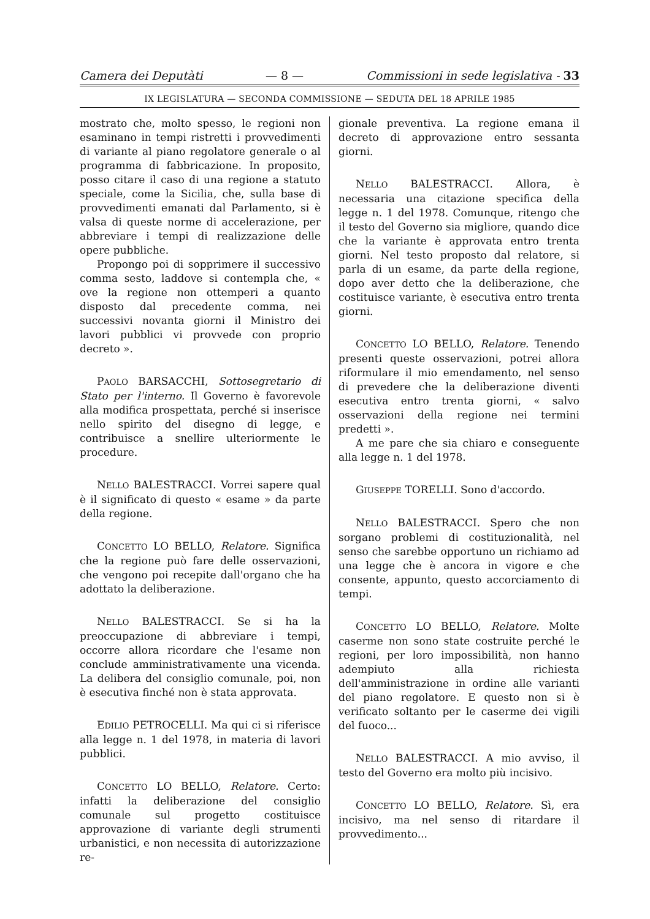Camera dei Deputàti — 8 — Commissioni in sede legislativa - 33
IX LEGISLATURA — SECONDA COMMISSIONE — SEDUTA DEL 18 APRILE 1985
mostrato che, molto spesso, le regioni non esaminano in tempi ristretti i provvedimenti di variante al piano regolatore generale o al programma di fabbricazione. In proposito, posso citare il caso di una regione a statuto speciale, come la Sicilia, che, sulla base di provvedimenti emanati dal Parlamento, si è valsa di queste norme di accelerazione, per abbreviare i tempi di realizzazione delle opere pubbliche.
Propongo poi di sopprimere il successivo comma sesto, laddove si contempla che, « ove la regione non ottemperi a quanto disposto dal precedente comma, nei successivi novanta giorni il Ministro dei lavori pubblici vi provvede con proprio decreto ».
PAOLO BARSACCHI, Sottosegretario di Stato per l'interno. Il Governo è favorevole alla modifica prospettata, perché si inserisce nello spirito del disegno di legge, e contribuisce a snellire ulteriormente le procedure.
NELLO BALESTRACCI. Vorrei sapere qual è il significato di questo « esame » da parte della regione.
CONCETTO LO BELLO, Relatore. Significa che la regione può fare delle osservazioni, che vengono poi recepite dall'organo che ha adottato la deliberazione.
NELLO BALESTRACCI. Se si ha la preoccupazione di abbreviare i tempi, occorre allora ricordare che l'esame non conclude amministrativamente una vicenda. La delibera del consiglio comunale, poi, non è esecutiva finché non è stata approvata.
EDILIO PETROCELLI. Ma qui ci si riferisce alla legge n. 1 del 1978, in materia di lavori pubblici.
CONCETTO LO BELLO, Relatore. Certo: infatti la deliberazione del consiglio comunale sul progetto costituisce approvazione di variante degli strumenti urbanistici, e non necessita di autorizzazione re-
gionale preventiva. La regione emana il decreto di approvazione entro sessanta giorni.
NELLO BALESTRACCI. Allora, è necessaria una citazione specifica della legge n. 1 del 1978. Comunque, ritengo che il testo del Governo sia migliore, quando dice che la variante è approvata entro trenta giorni. Nel testo proposto dal relatore, si parla di un esame, da parte della regione, dopo aver detto che la deliberazione, che costituisce variante, è esecutiva entro trenta giorni.
CONCETTO LO BELLO, Relatore. Tenendo presenti queste osservazioni, potrei allora riformulare il mio emendamento, nel senso di prevedere che la deliberazione diventi esecutiva entro trenta giorni, « salvo osservazioni della regione nei termini predetti ».
A me pare che sia chiaro e conseguente alla legge n. 1 del 1978.
GIUSEPPE TORELLI. Sono d'accordo.
NELLO BALESTRACCI. Spero che non sorgano problemi di costituzionalità, nel senso che sarebbe opportuno un richiamo ad una legge che è ancora in vigore e che consente, appunto, questo accorciamento di tempi.
CONCETTO LO BELLO, Relatore. Molte caserme non sono state costruite perché le regioni, per loro impossibilità, non hanno adempiuto alla richiesta dell'amministrazione in ordine alle varianti del piano regolatore. E questo non si è verificato soltanto per le caserme dei vigili del fuoco...
NELLO BALESTRACCI. A mio avviso, il testo del Governo era molto più incisivo.
CONCETTO LO BELLO, Relatore. Sì, era incisivo, ma nel senso di ritardare il provvedimento...